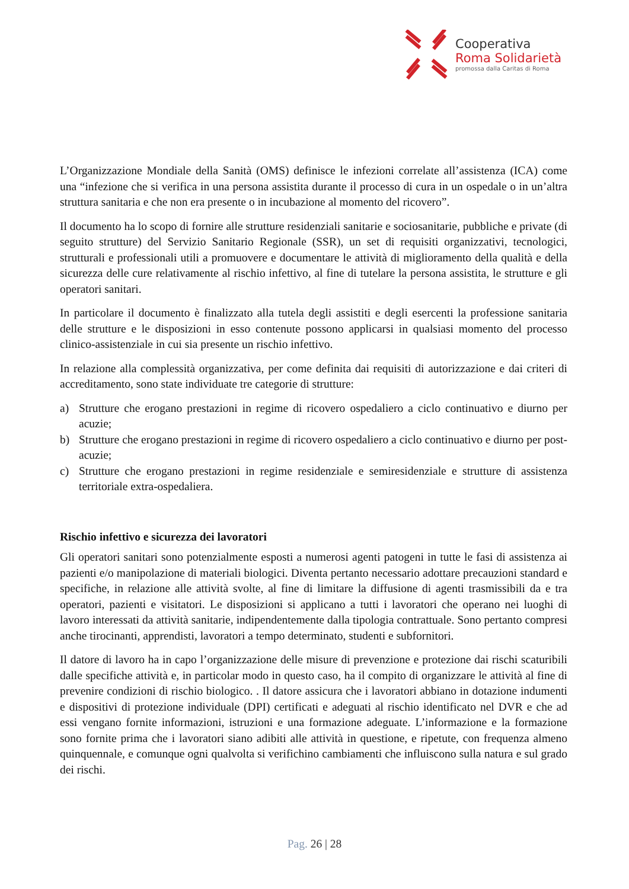Cooperativa
Roma Solidarietà
promossa dalla Caritas di Roma
L’Organizzazione Mondiale della Sanità (OMS) definisce le infezioni correlate all’assistenza (ICA) come una “infezione che si verifica in una persona assistita durante il processo di cura in un ospedale o in un’altra struttura sanitaria e che non era presente o in incubazione al momento del ricovero”.
Il documento ha lo scopo di fornire alle strutture residenziali sanitarie e sociosanitarie, pubbliche e private (di seguito strutture) del Servizio Sanitario Regionale (SSR), un set di requisiti organizzativi, tecnologici, strutturali e professionali utili a promuovere e documentare le attività di miglioramento della qualità e della sicurezza delle cure relativamente al rischio infettivo, al fine di tutelare la persona assistita, le strutture e gli operatori sanitari.
In particolare il documento è finalizzato alla tutela degli assistiti e degli esercenti la professione sanitaria delle strutture e le disposizioni in esso contenute possono applicarsi in qualsiasi momento del processo clinico-assistenziale in cui sia presente un rischio infettivo.
In relazione alla complessità organizzativa, per come definita dai requisiti di autorizzazione e dai criteri di accreditamento, sono state individuate tre categorie di strutture:
a) Strutture che erogano prestazioni in regime di ricovero ospedaliero a ciclo continuativo e diurno per acuzie;
b) Strutture che erogano prestazioni in regime di ricovero ospedaliero a ciclo continuativo e diurno per post-acuzie;
c) Strutture che erogano prestazioni in regime residenziale e semiresidenziale e strutture di assistenza territoriale extra-ospedaliera.
Rischio infettivo e sicurezza dei lavoratori
Gli operatori sanitari sono potenzialmente esposti a numerosi agenti patogeni in tutte le fasi di assistenza ai pazienti e/o manipolazione di materiali biologici. Diventa pertanto necessario adottare precauzioni standard e specifiche, in relazione alle attività svolte, al fine di limitare la diffusione di agenti trasmissibili da e tra operatori, pazienti e visitatori. Le disposizioni si applicano a tutti i lavoratori che operano nei luoghi di lavoro interessati da attività sanitarie, indipendentemente dalla tipologia contrattuale. Sono pertanto compresi anche tirocinanti, apprendisti, lavoratori a tempo determinato, studenti e subfornitori.
Il datore di lavoro ha in capo l’organizzazione delle misure di prevenzione e protezione dai rischi scaturibili dalle specifiche attività e, in particolar modo in questo caso, ha il compito di organizzare le attività al fine di prevenire condizioni di rischio biologico. . Il datore assicura che i lavoratori abbiano in dotazione indumenti e dispositivi di protezione individuale (DPI) certificati e adeguati al rischio identificato nel DVR e che ad essi vengano fornite informazioni, istruzioni e una formazione adeguate. L’informazione e la formazione sono fornite prima che i lavoratori siano adibiti alle attività in questione, e ripetute, con frequenza almeno quinquennale, e comunque ogni qualvolta si verifichino cambiamenti che influiscono sulla natura e sul grado dei rischi.
Pag. 26 | 28